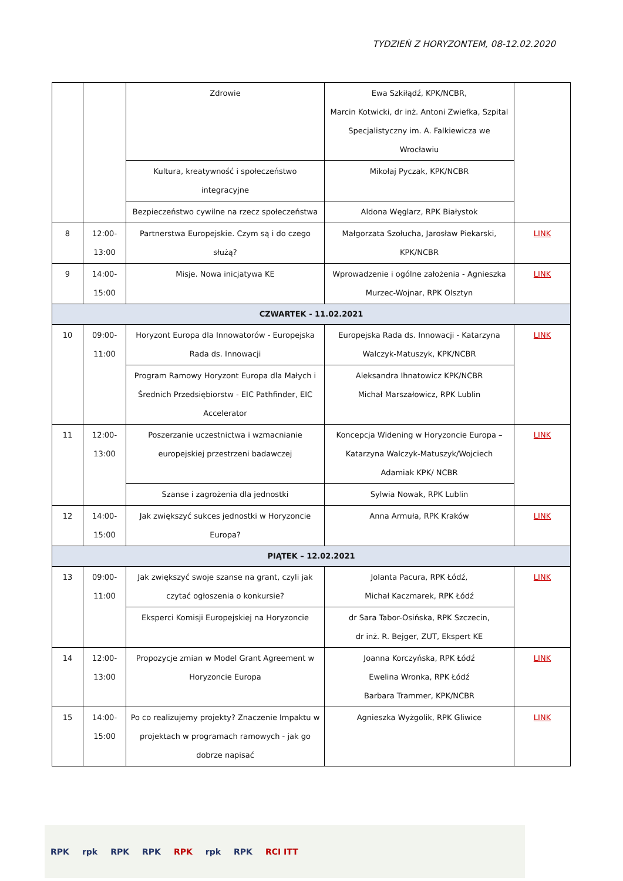TYDZIEŃ Z HORYZONTEM, 08-12.02.2020
| | | Zdrowie | Ewa Szkiłądź, KPK/NCBR, Marcin Kotwicki, dr inż. Antoni Zwiefka, Szpital Specjalistyczny im. A. Falkiewicza we Wrocławiu | |
| | | Kultura, kreatywność i społeczeństwo integracyjne | Mikołaj Pyczak, KPK/NCBR | |
| | | Bezpieczeństwo cywilne na rzecz społeczeństwa | Aldona Węglarz, RPK Białystok | |
| 8 | 12:00- 13:00 | Partnerstwa Europejskie. Czym są i do czego służą? | Małgorzata Szołucha, Jarosław Piekarski, KPK/NCBR | LINK |
| 9 | 14:00- 15:00 | Misje. Nowa inicjatywa KE | Wprowadzenie i ogólne założenia - Agnieszka Murzec-Wojnar, RPK Olsztyn | LINK |
| CZWARTEK - 11.02.2021 | | | | |
| 10 | 09:00- 11:00 | Horyzont Europa dla Innowatorów - Europejska Rada ds. Innowacji | Europejska Rada ds. Innowacji - Katarzyna Walczyk-Matuszyk, KPK/NCBR | LINK |
| | | Program Ramowy Horyzont Europa dla Małych i Średnich Przedsiębiorstw - EIC Pathfinder, EIC Accelerator | Aleksandra Ihnatowicz KPK/NCBR Michał Marszałowicz, RPK Lublin | |
| 11 | 12:00- 13:00 | Poszerzanie uczestnictwa i wzmacnianie europejskiej przestrzeni badawczej | Koncepcja Widening w Horyzoncie Europa – Katarzyna Walczyk-Matuszyk/Wojciech Adamiak KPK/ NCBR | LINK |
| | | Szanse i zagrożenia dla jednostki | Sylwia Nowak, RPK Lublin | |
| 12 | 14:00- 15:00 | Jak zwiększyć sukces jednostki w Horyzoncie Europa? | Anna Armuła, RPK Kraków | LINK |
| PIĄTEK – 12.02.2021 | | | | |
| 13 | 09:00- 11:00 | Jak zwiększyć swoje szanse na grant, czyli jak czytać ogłoszenia o konkursie? | Jolanta Pacura, RPK Łódź, Michał Kaczmarek, RPK Łódź | LINK |
| | | Eksperci Komisji Europejskiej na Horyzoncie | dr Sara Tabor-Osińska, RPK Szczecin, dr inż. R. Bejger, ZUT, Ekspert KE | |
| 14 | 12:00- 13:00 | Propozycje zmian w Model Grant Agreement w Horyzoncie Europa | Joanna Korczyńska, RPK Łódź Ewelina Wronka, RPK Łódź Barbara Trammer, KPK/NCBR | LINK |
| 15 | 14:00- 15:00 | Po co realizujemy projekty? Znaczenie Impaktu w projektach w programach ramowych - jak go dobrze napisać | Agnieszka Wyżgolik, RPK Gliwice | LINK |
RPK rpk RPK RPK RPK rpk RPK RCI ITT